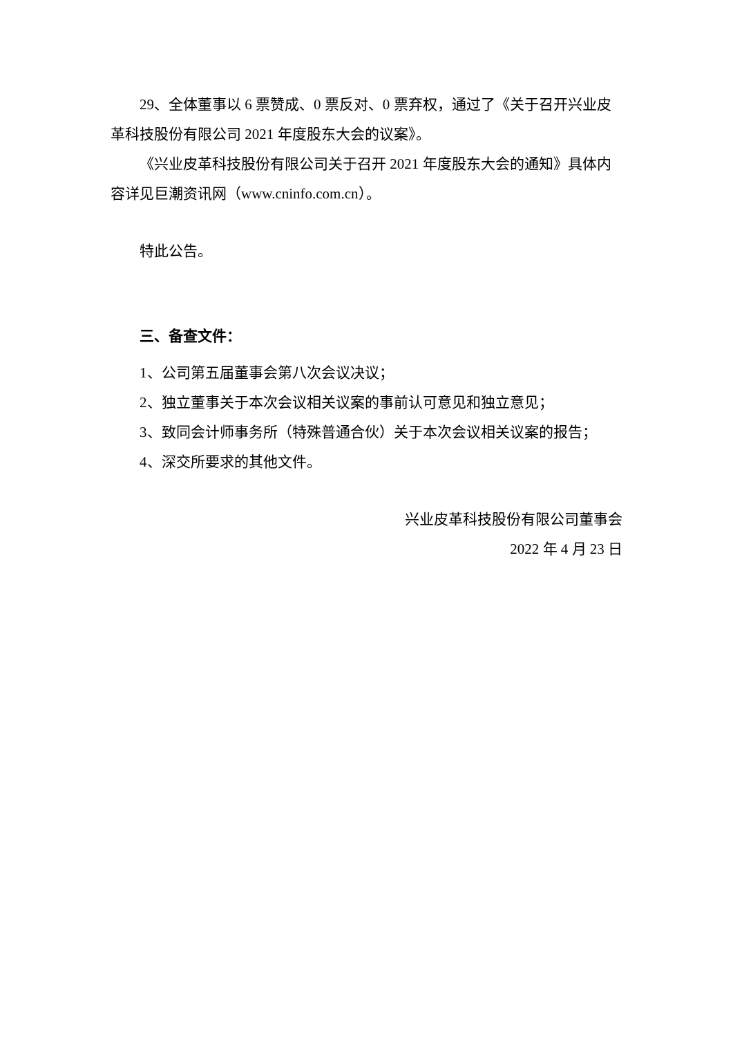29、全体董事以 6 票赞成、0 票反对、0 票弃权，通过了《关于召开兴业皮革科技股份有限公司 2021 年度股东大会的议案》。
《兴业皮革科技股份有限公司关于召开 2021 年度股东大会的通知》具体内容详见巨潮资讯网（www.cninfo.com.cn）。
特此公告。
三、备查文件：
1、公司第五届董事会第八次会议决议；
2、独立董事关于本次会议相关议案的事前认可意见和独立意见；
3、致同会计师事务所（特殊普通合伙）关于本次会议相关议案的报告；
4、深交所要求的其他文件。
兴业皮革科技股份有限公司董事会
2022 年 4 月 23 日